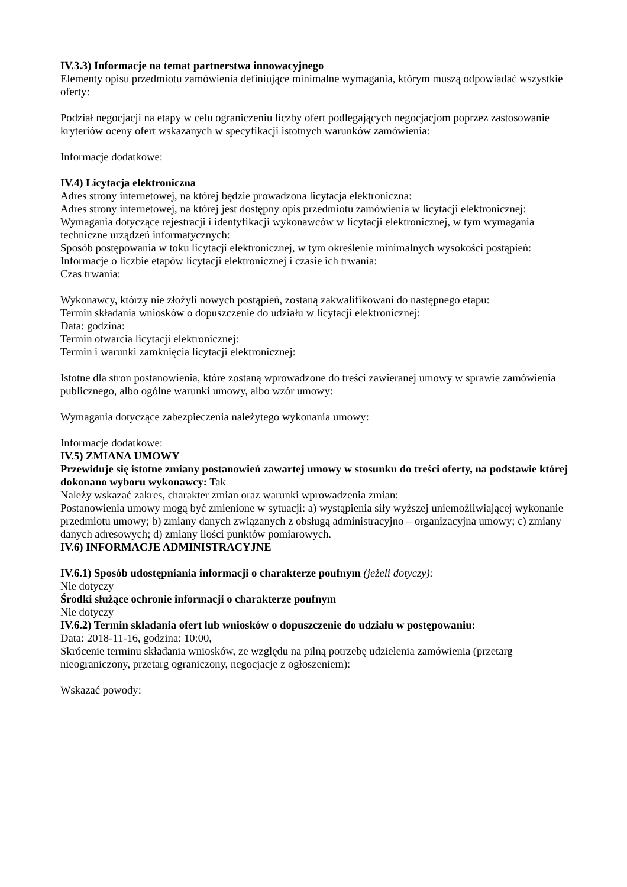IV.3.3) Informacje na temat partnerstwa innowacyjnego
Elementy opisu przedmiotu zamówienia definiujące minimalne wymagania, którym muszą odpowiadać wszystkie oferty:
Podział negocjacji na etapy w celu ograniczeniu liczby ofert podlegających negocjacjom poprzez zastosowanie kryteriów oceny ofert wskazanych w specyfikacji istotnych warunków zamówienia:
Informacje dodatkowe:
IV.4) Licytacja elektroniczna
Adres strony internetowej, na której będzie prowadzona licytacja elektroniczna:
Adres strony internetowej, na której jest dostępny opis przedmiotu zamówienia w licytacji elektronicznej:
Wymagania dotyczące rejestracji i identyfikacji wykonawców w licytacji elektronicznej, w tym wymagania techniczne urządzeń informatycznych:
Sposób postępowania w toku licytacji elektronicznej, w tym określenie minimalnych wysokości postąpień:
Informacje o liczbie etapów licytacji elektronicznej i czasie ich trwania:
Czas trwania:
Wykonawcy, którzy nie złożyli nowych postąpień, zostaną zakwalifikowani do następnego etapu:
Termin składania wniosków o dopuszczenie do udziału w licytacji elektronicznej:
Data: godzina:
Termin otwarcia licytacji elektronicznej:
Termin i warunki zamknięcia licytacji elektronicznej:
Istotne dla stron postanowienia, które zostaną wprowadzone do treści zawieranej umowy w sprawie zamówienia publicznego, albo ogólne warunki umowy, albo wzór umowy:
Wymagania dotyczące zabezpieczenia należytego wykonania umowy:
Informacje dodatkowe:
IV.5) ZMIANA UMOWY
Przewiduje się istotne zmiany postanowień zawartej umowy w stosunku do treści oferty, na podstawie której dokonano wyboru wykonawcy: Tak
Należy wskazać zakres, charakter zmian oraz warunki wprowadzenia zmian:
Postanowienia umowy mogą być zmienione w sytuacji: a) wystąpienia siły wyższej uniemożliwiającej wykonanie przedmiotu umowy; b) zmiany danych związanych z obsługą administracyjno – organizacyjna umowy; c) zmiany danych adresowych; d) zmiany ilości punktów pomiarowych.
IV.6) INFORMACJE ADMINISTRACYJNE
IV.6.1) Sposób udostępniania informacji o charakterze poufnym (jeżeli dotyczy):
Nie dotyczy
Środki służące ochronie informacji o charakterze poufnym
Nie dotyczy
IV.6.2) Termin składania ofert lub wniosków o dopuszczenie do udziału w postępowaniu:
Data: 2018-11-16, godzina: 10:00,
Skrócenie terminu składania wniosków, ze względu na pilną potrzebę udzielenia zamówienia (przetarg nieograniczony, przetarg ograniczony, negocjacje z ogłoszeniem):
Wskazać powody: